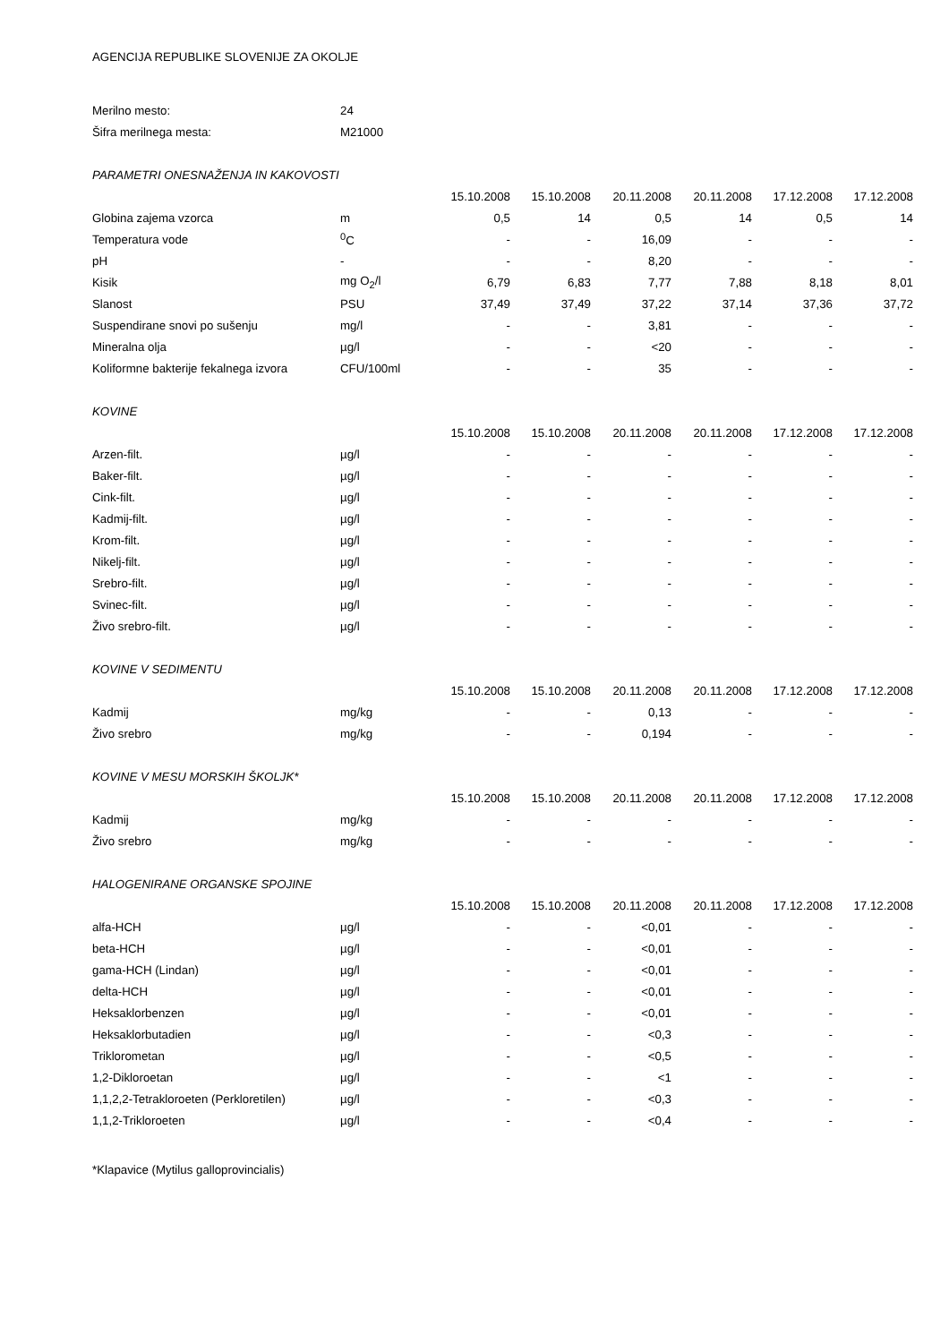AGENCIJA REPUBLIKE SLOVENIJE ZA OKOLJE
| Merilno mesto: | 24 | | | | | | |
| Šifra merilnega mesta: | M21000 | | | | | | |
| PARAMETRI ONESNAŽENJA IN KAKOVOSTI | | | | | | | |
| | | 15.10.2008 | 15.10.2008 | 20.11.2008 | 20.11.2008 | 17.12.2008 | 17.12.2008 |
| Globina zajema vzorca | m | 0,5 | 14 | 0,5 | 14 | 0,5 | 14 |
| Temperatura vode | <sup>0</sup> C | - | - | 16,09 | - | - | - |
| pH | - | - | - | 8,20 | - | - | - |
| Kisik | mg O<sub>2</sub>/l | 6,79 | 6,83 | 7,77 | 7,88 | 8,18 | 8,01 |
| Slanost | PSU | 37,49 | 37,49 | 37,22 | 37,14 | 37,36 | 37,72 |
| Suspendirane snovi po sušenju | mg/l | - | - | 3,81 | - | - | - |
| Mineralna olja | µg/l | - | - | <20 | - | - | - |
| Koliformne bakterije fekalnega izvora | CFU/100ml | - | - | 35 | - | - | - |
| KOVINE | | | | | | | |
| | | 15.10.2008 | 15.10.2008 | 20.11.2008 | 20.11.2008 | 17.12.2008 | 17.12.2008 |
| Arzen-filt. | µg/l | - | - | - | - | - | - |
| Baker-filt. | µg/l | - | - | - | - | - | - |
| Cink-filt. | µg/l | - | - | - | - | - | - |
| Kadmij-filt. | µg/l | - | - | - | - | - | - |
| Krom-filt. | µg/l | - | - | - | - | - | - |
| Nikelj-filt. | µg/l | - | - | - | - | - | - |
| Srebro-filt. | µg/l | - | - | - | - | - | - |
| Svinec-filt. | µg/l | - | - | - | - | - | - |
| Živo srebro-filt. | µg/l | - | - | - | - | - | - |
| KOVINE V SEDIMENTU | | | | | | | |
| | | 15.10.2008 | 15.10.2008 | 20.11.2008 | 20.11.2008 | 17.12.2008 | 17.12.2008 |
| Kadmij | mg/kg | - | - | 0,13 | - | - | - |
| Živo srebro | mg/kg | - | - | 0,194 | - | - | - |
| KOVINE V MESU MORSKIH ŠKOLJK* | | | | | | | |
| | | 15.10.2008 | 15.10.2008 | 20.11.2008 | 20.11.2008 | 17.12.2008 | 17.12.2008 |
| Kadmij | mg/kg | - | - | - | - | - | - |
| Živo srebro | mg/kg | - | - | - | - | - | - |
| HALOGENIRANE ORGANSKE SPOJINE | | | | | | | |
| | | 15.10.2008 | 15.10.2008 | 20.11.2008 | 20.11.2008 | 17.12.2008 | 17.12.2008 |
| alfa-HCH | µg/l | - | - | <0,01 | - | - | - |
| beta-HCH | µg/l | - | - | <0,01 | - | - | - |
| gama-HCH (Lindan) | µg/l | - | - | <0,01 | - | - | - |
| delta-HCH | µg/l | - | - | <0,01 | - | - | - |
| Heksaklorbenzen | µg/l | - | - | <0,01 | - | - | - |
| Heksaklorbutadien | µg/l | - | - | <0,3 | - | - | - |
| Triklorometan | µg/l | - | - | <0,5 | - | - | - |
| 1,2-Dikloroetan | µg/l | - | - | <1 | - | - | - |
| 1,1,2,2-Tetrakloroeten (Perkloretilen) | µg/l | - | - | <0,3 | - | - | - |
| 1,1,2-Trikloroeten | µg/l | - | - | <0,4 | - | - | - |
*Klapavice (Mytilus galloprovincialis)